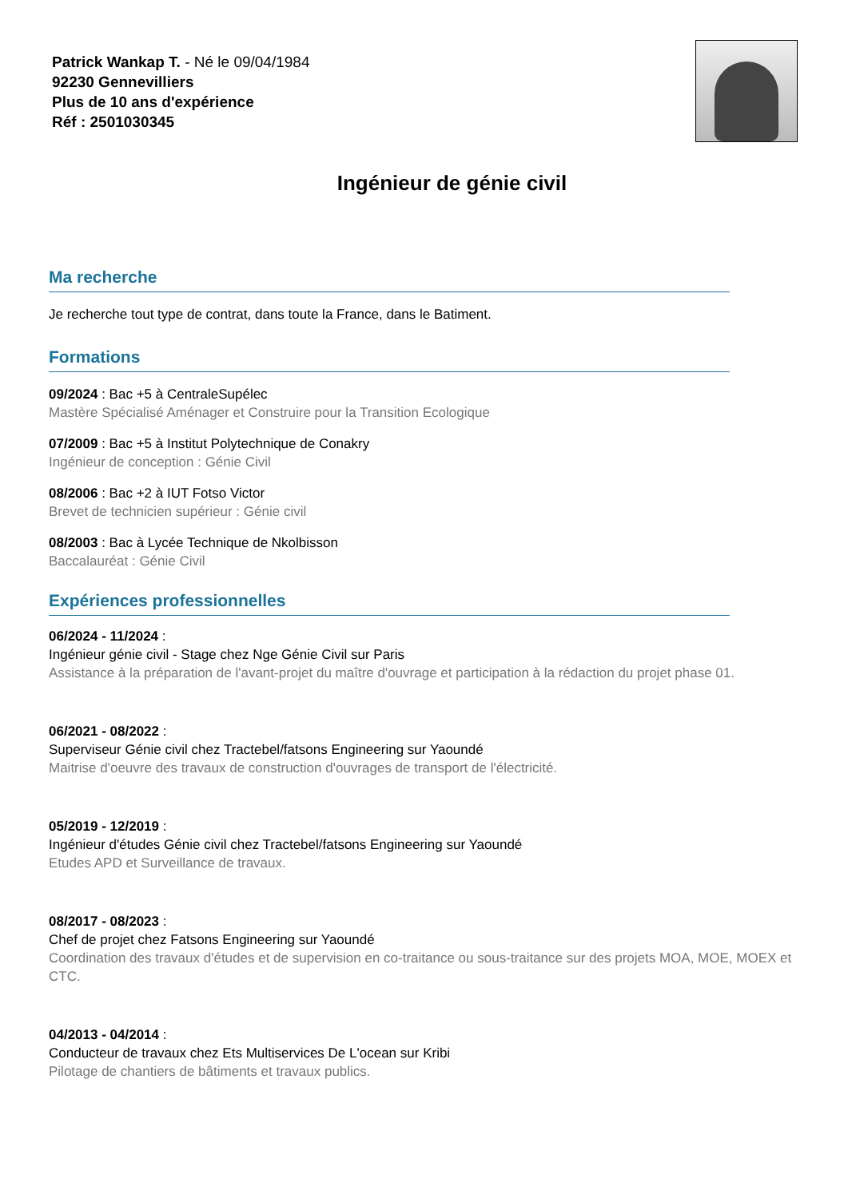Patrick Wankap T. - Né le 09/04/1984
92230 Gennevilliers
Plus de 10 ans d'expérience
Réf : 2501030345
Ingénieur de génie civil
Ma recherche
Je recherche tout type de contrat, dans toute la France, dans le Batiment.
Formations
09/2024 : Bac +5 à CentraleSupélec
Mastère Spécialisé Aménager et Construire pour la Transition Ecologique
07/2009 : Bac +5 à Institut Polytechnique de Conakry
Ingénieur de conception : Génie Civil
08/2006 : Bac +2 à IUT Fotso Victor
Brevet de technicien supérieur : Génie civil
08/2003 : Bac à Lycée Technique de Nkolbisson
Baccalauréat : Génie Civil
Expériences professionnelles
06/2024 - 11/2024 :
Ingénieur génie civil - Stage chez Nge Génie Civil sur Paris
Assistance à la préparation de l'avant-projet du maître d'ouvrage et participation à la rédaction du projet phase 01.
06/2021 - 08/2022 :
Superviseur Génie civil chez Tractebel/fatsons Engineering sur Yaoundé
Maitrise d'oeuvre des travaux de construction d'ouvrages de transport de l'électricité.
05/2019 - 12/2019 :
Ingénieur d'études Génie civil chez Tractebel/fatsons Engineering sur Yaoundé
Etudes APD et Surveillance de travaux.
08/2017 - 08/2023 :
Chef de projet chez Fatsons Engineering sur Yaoundé
Coordination des travaux d'études et de supervision en co-traitance ou sous-traitance sur des projets MOA, MOE, MOEX et CTC.
04/2013 - 04/2014 :
Conducteur de travaux chez Ets Multiservices De L'ocean sur Kribi
Pilotage de chantiers de bâtiments et travaux publics.